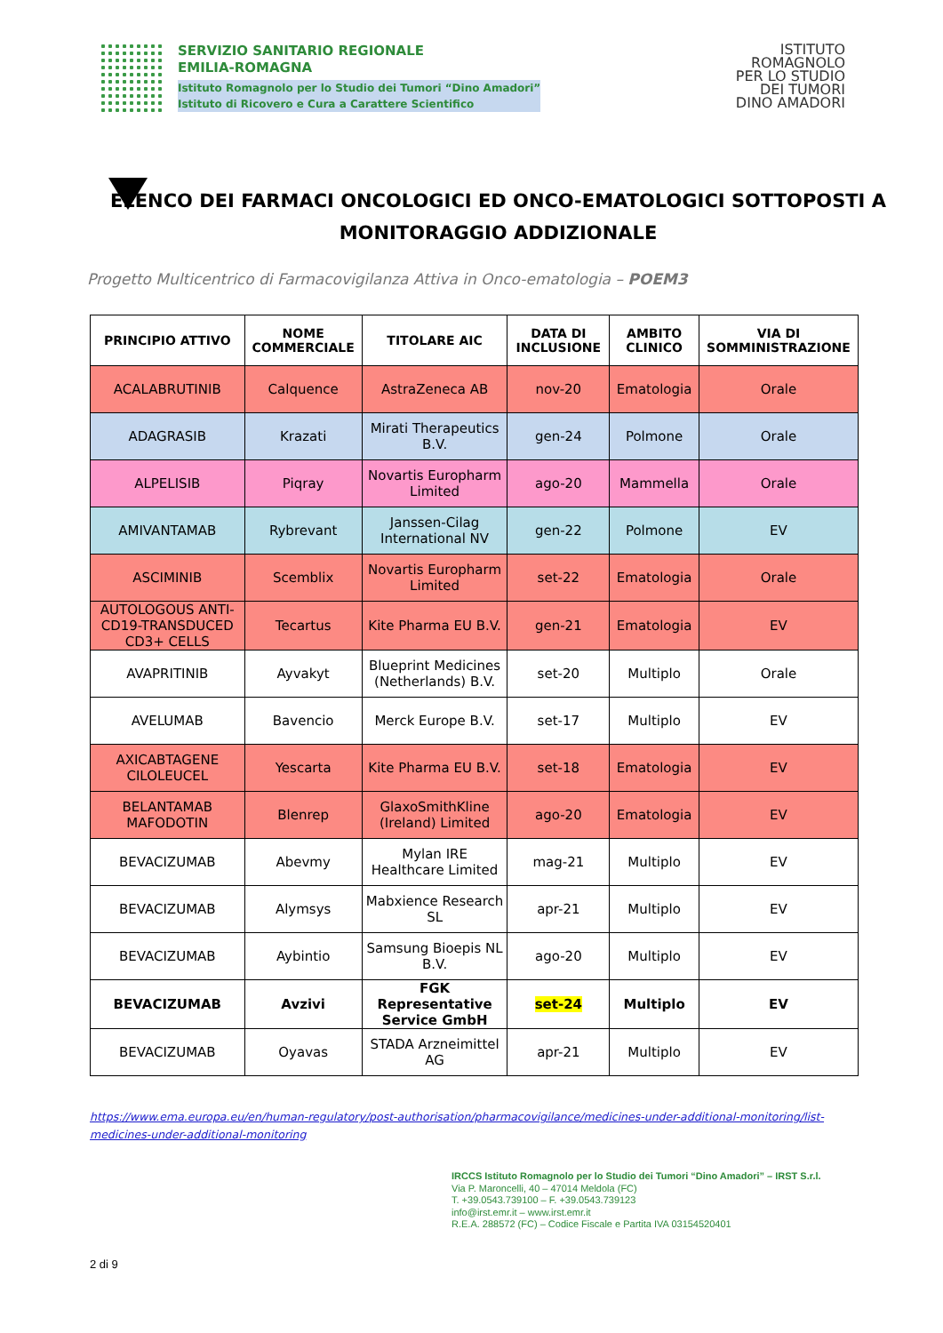SERVIZIO SANITARIO REGIONALE
EMILIA-ROMAGNA
Istituto Romagnolo per lo Studio dei Tumori “Dino Amadori”
Istituto di Ricovero e Cura a Carattere Scientifico
ISTITUTO
ROMAGNOLO
PER LO STUDIO
DEI TUMORI
DINO AMADORI
ELENCO DEI FARMACI ONCOLOGICI ED ONCO-EMATOLOGICI SOTTOPOSTI A MONITORAGGIO ADDIZIONALE
Progetto Multicentrico di Farmacovigilanza Attiva in Onco-ematologia – POEM3
| PRINCIPIO ATTIVO | NOME COMMERCIALE | TITOLARE AIC | DATA DI INCLUSIONE | AMBITO CLINICO | VIA DI SOMMINISTRAZIONE |
| --- | --- | --- | --- | --- | --- |
| ACALABRUTINIB | Calquence | AstraZeneca AB | nov-20 | Ematologia | Orale |
| ADAGRASIB | Krazati | Mirati Therapeutics B.V. | gen-24 | Polmone | Orale |
| ALPELISIB | Piqray | Novartis Europharm Limited | ago-20 | Mammella | Orale |
| AMIVANTAMAB | Rybrevant | Janssen-Cilag International NV | gen-22 | Polmone | EV |
| ASCIMINIB | Scemblix | Novartis Europharm Limited | set-22 | Ematologia | Orale |
| AUTOLOGOUS ANTI-CD19-TRANSDUCED CD3+ CELLS | Tecartus | Kite Pharma EU B.V. | gen-21 | Ematologia | EV |
| AVAPRITINIB | Ayvakyt | Blueprint Medicines (Netherlands) B.V. | set-20 | Multiplo | Orale |
| AVELUMAB | Bavencio | Merck Europe B.V. | set-17 | Multiplo | EV |
| AXICABTAGENE CILOLEUCEL | Yescarta | Kite Pharma EU B.V. | set-18 | Ematologia | EV |
| BELANTAMAB MAFODOTIN | Blenrep | GlaxoSmithKline (Ireland) Limited | ago-20 | Ematologia | EV |
| BEVACIZUMAB | Abevmy | Mylan IRE Healthcare Limited | mag-21 | Multiplo | EV |
| BEVACIZUMAB | Alymsys | Mabxience Research SL | apr-21 | Multiplo | EV |
| BEVACIZUMAB | Aybintio | Samsung Bioepis NL B.V. | ago-20 | Multiplo | EV |
| BEVACIZUMAB | Avzivi | FGK Representative Service GmbH | set-24 | Multiplo | EV |
| BEVACIZUMAB | Oyavas | STADA Arzneimittel AG | apr-21 | Multiplo | EV |
https://www.ema.europa.eu/en/human-regulatory/post-authorisation/pharmacovigilance/medicines-under-additional-monitoring/list-medicines-under-additional-monitoring
IRCCS Istituto Romagnolo per lo Studio dei Tumori “Dino Amadori” – IRST S.r.l.
Via P. Maroncelli, 40 – 47014 Meldola (FC)
T. +39.0543.739100 – F. +39.0543.739123
info@irst.emr.it – www.irst.emr.it
R.E.A. 288572 (FC) – Codice Fiscale e Partita IVA 03154520401
2 di 9